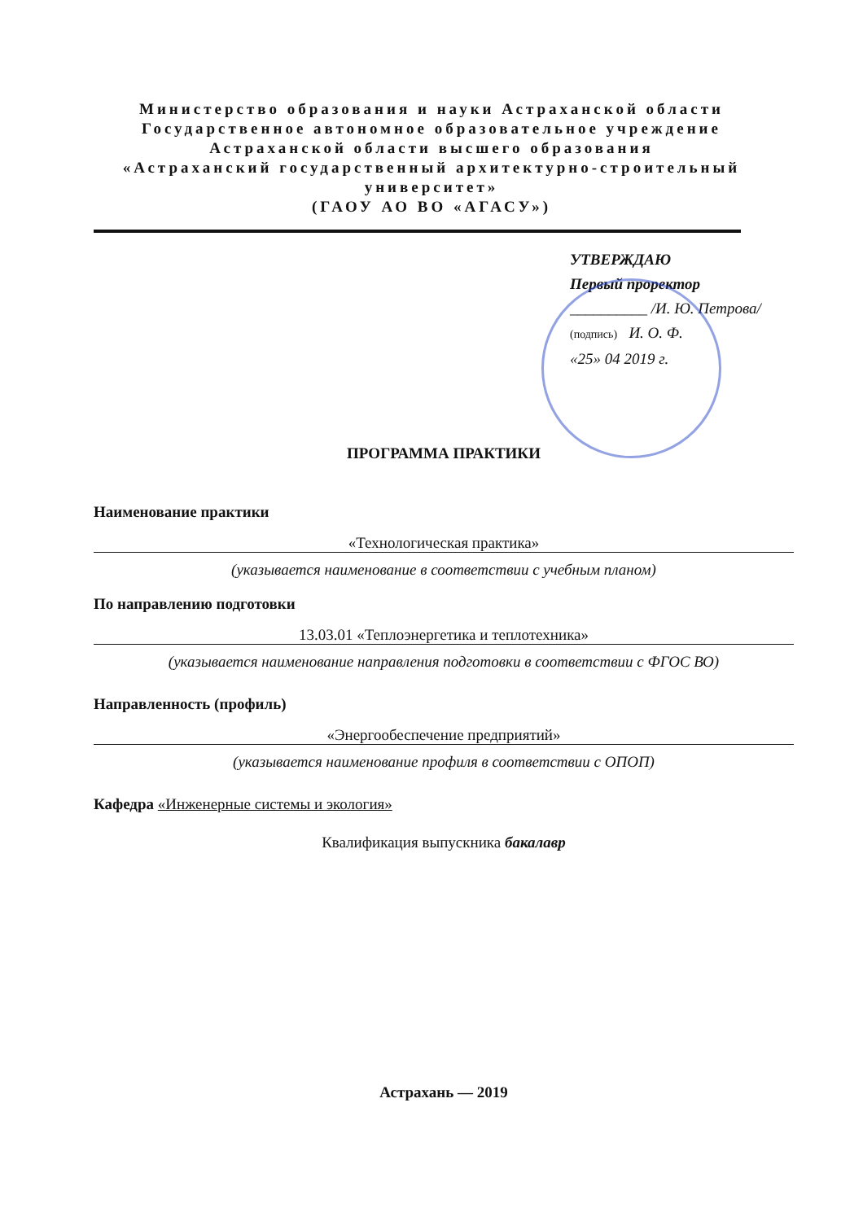Министерство образования и науки Астраханской области
Государственное автономное образовательное учреждение
Астраханской области высшего образования
«Астраханский государственный архитектурно-строительный университет»
(ГАОУ АО ВО «АГАСУ»)
УТВЕРЖДАЮ
Первый проректор
__________ /И. Ю. Петрова/
(подпись) И. О. Ф.
«25» 04 2019 г.
ПРОГРАММА ПРАКТИКИ
Наименование практики
«Технологическая практика»
(указывается наименование в соответствии с учебным планом)
По направлению подготовки
13.03.01 «Теплоэнергетика и теплотехника»
(указывается наименование направления подготовки в соответствии с ФГОС ВО)
Направленность (профиль)
«Энергообеспечение предприятий»
(указывается наименование профиля в соответствии с ОПОП)
Кафедра «Инженерные системы и экология»
Квалификация выпускника бакалавр
Астрахань — 2019